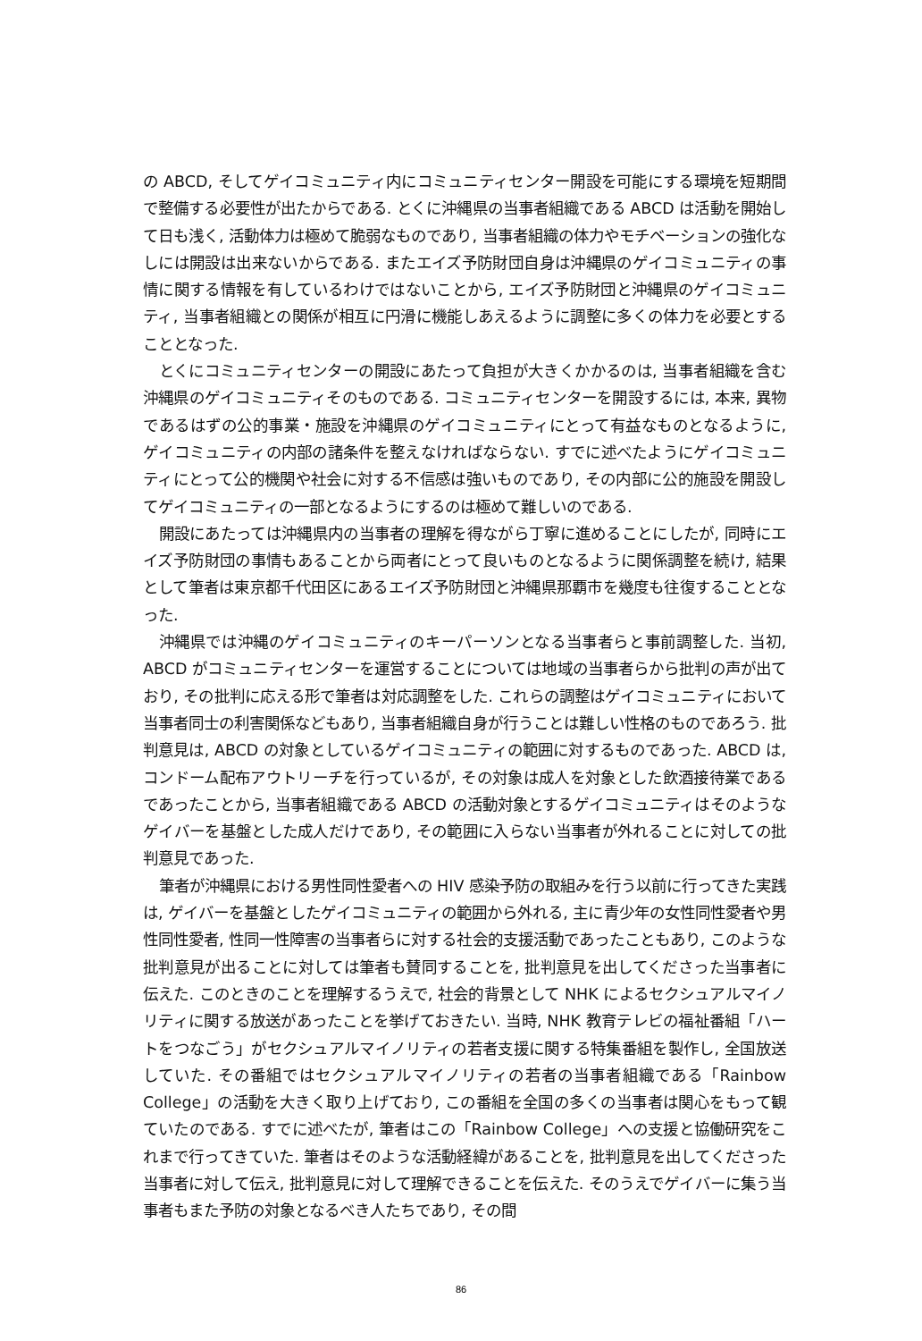の ABCD, そしてゲイコミュニティ内にコミュニティセンター開設を可能にする環境を短期間で整備する必要性が出たからである. とくに沖縄県の当事者組織である ABCD は活動を開始して日も浅く, 活動体力は極めて脆弱なものであり, 当事者組織の体力やモチベーションの強化なしには開設は出来ないからである. またエイズ予防財団自身は沖縄県のゲイコミュニティの事情に関する情報を有しているわけではないことから, エイズ予防財団と沖縄県のゲイコミュニティ, 当事者組織との関係が相互に円滑に機能しあえるように調整に多くの体力を必要とすることとなった.
とくにコミュニティセンターの開設にあたって負担が大きくかかるのは, 当事者組織を含む沖縄県のゲイコミュニティそのものである. コミュニティセンターを開設するには, 本来, 異物であるはずの公的事業・施設を沖縄県のゲイコミュニティにとって有益なものとなるように, ゲイコミュニティの内部の諸条件を整えなければならない. すでに述べたようにゲイコミュニティにとって公的機関や社会に対する不信感は強いものであり, その内部に公的施設を開設してゲイコミュニティの一部となるようにするのは極めて難しいのである.
開設にあたっては沖縄県内の当事者の理解を得ながら丁寧に進めることにしたが, 同時にエイズ予防財団の事情もあることから両者にとって良いものとなるように関係調整を続け, 結果として筆者は東京都千代田区にあるエイズ予防財団と沖縄県那覇市を幾度も往復することとなった.
沖縄県では沖縄のゲイコミュニティのキーパーソンとなる当事者らと事前調整した. 当初, ABCD がコミュニティセンターを運営することについては地域の当事者らから批判の声が出ており, その批判に応える形で筆者は対応調整をした. これらの調整はゲイコミュニティにおいて当事者同士の利害関係などもあり, 当事者組織自身が行うことは難しい性格のものであろう. 批判意見は, ABCD の対象としているゲイコミュニティの範囲に対するものであった. ABCD は, コンドーム配布アウトリーチを行っているが, その対象は成人を対象とした飲酒接待業であるであったことから, 当事者組織である ABCD の活動対象とするゲイコミュニティはそのようなゲイバーを基盤とした成人だけであり, その範囲に入らない当事者が外れることに対しての批判意見であった.
筆者が沖縄県における男性同性愛者への HIV 感染予防の取組みを行う以前に行ってきた実践は, ゲイバーを基盤としたゲイコミュニティの範囲から外れる, 主に青少年の女性同性愛者や男性同性愛者, 性同一性障害の当事者らに対する社会的支援活動であったこともあり, このような批判意見が出ることに対しては筆者も賛同することを, 批判意見を出してくださった当事者に伝えた. このときのことを理解するうえで, 社会的背景として NHK によるセクシュアルマイノリティに関する放送があったことを挙げておきたい. 当時, NHK 教育テレビの福祉番組「ハートをつなごう」がセクシュアルマイノリティの若者支援に関する特集番組を製作し, 全国放送していた. その番組ではセクシュアルマイノリティの若者の当事者組織である「Rainbow College」の活動を大きく取り上げており, この番組を全国の多くの当事者は関心をもって観ていたのである. すでに述べたが, 筆者はこの「Rainbow College」への支援と協働研究をこれまで行ってきていた. 筆者はそのような活動経緯があることを, 批判意見を出してくださった当事者に対して伝え, 批判意見に対して理解できることを伝えた. そのうえでゲイバーに集う当事者もまた予防の対象となるべき人たちであり, その間
86